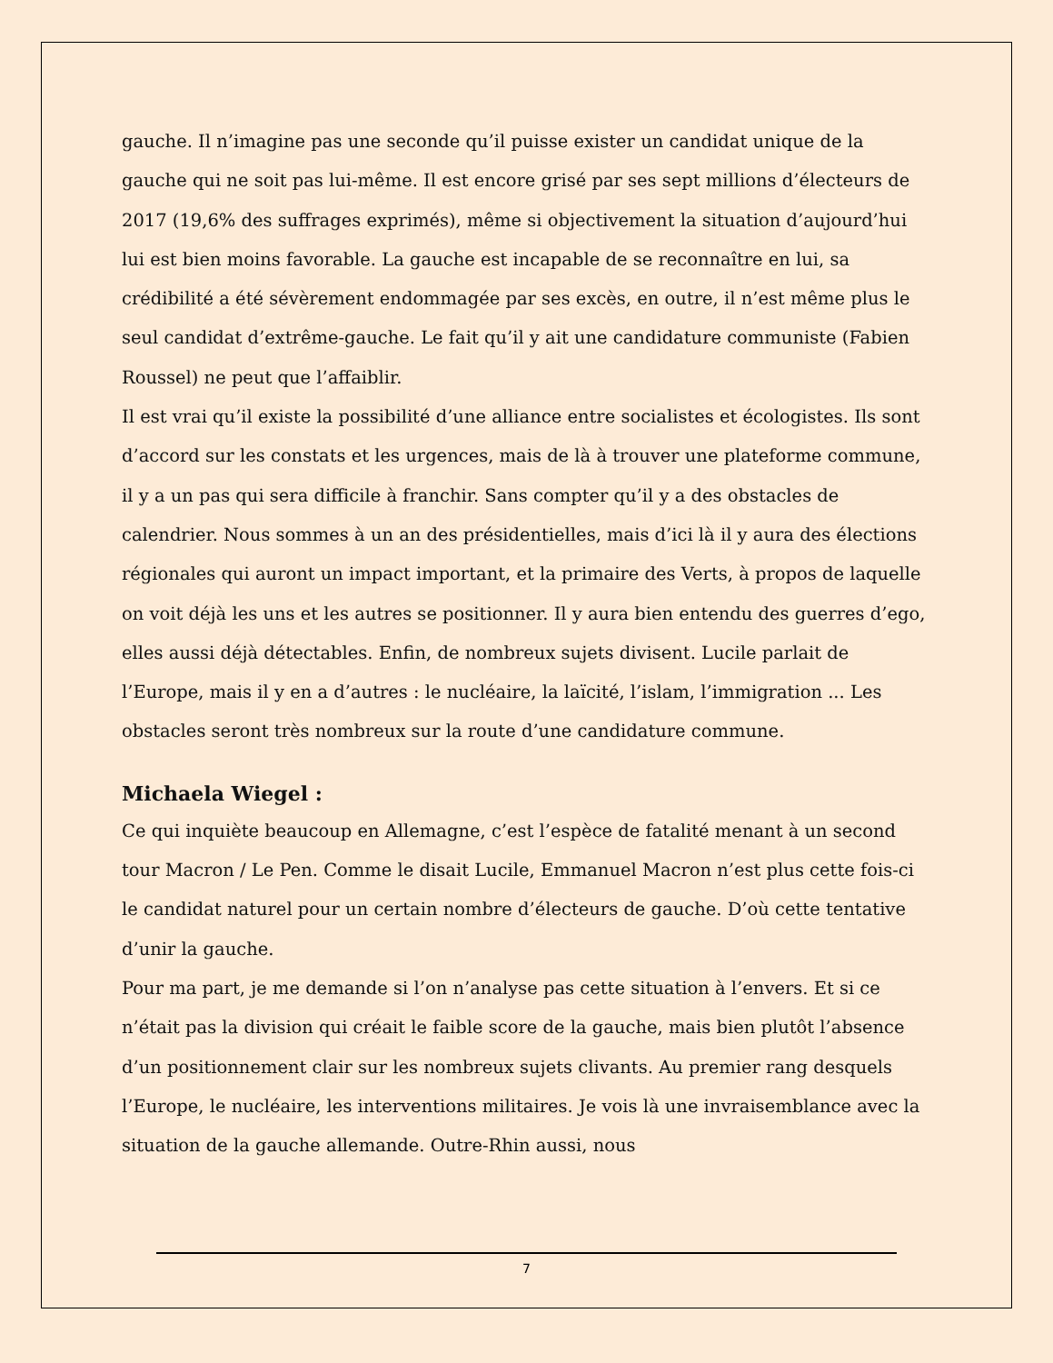gauche. Il n’imagine pas une seconde qu’il puisse exister un candidat unique de la gauche qui ne soit pas lui-même. Il est encore grisé par ses sept millions d’électeurs de 2017 (19,6% des suffrages exprimés), même si objectivement la situation d’aujourd’hui lui est bien moins favorable. La gauche est incapable de se reconnaître en lui, sa crédibilité a été sévèrement endommagée par ses excès, en outre, il n’est même plus le seul candidat d’extrême-gauche. Le fait qu’il y ait une candidature communiste (Fabien Roussel) ne peut que l’affaiblir.
Il est vrai qu’il existe la possibilité d’une alliance entre socialistes et écologistes. Ils sont d’accord sur les constats et les urgences, mais de là à trouver une plateforme commune, il y a un pas qui sera difficile à franchir. Sans compter qu’il y a des obstacles de calendrier. Nous sommes à un an des présidentielles, mais d’ici là il y aura des élections régionales qui auront un impact important, et la primaire des Verts, à propos de laquelle on voit déjà les uns et les autres se positionner. Il y aura bien entendu des guerres d’ego, elles aussi déjà détectables. Enfin, de nombreux sujets divisent. Lucile parlait de l’Europe, mais il y en a d’autres : le nucléaire, la laïcité, l’islam, l’immigration ... Les obstacles seront très nombreux sur la route d’une candidature commune.
Michaela Wiegel :
Ce qui inquiète beaucoup en Allemagne, c’est l’espèce de fatalité menant à un second tour Macron / Le Pen. Comme le disait Lucile, Emmanuel Macron n’est plus cette fois-ci le candidat naturel pour un certain nombre d’électeurs de gauche. D’où cette tentative d’unir la gauche.
Pour ma part, je me demande si l’on n’analyse pas cette situation à l’envers. Et si ce n’était pas la division qui créait le faible score de la gauche, mais bien plutôt l’absence d’un positionnement clair sur les nombreux sujets clivants. Au premier rang desquels l’Europe, le nucléaire, les interventions militaires. Je vois là une invraisemblance avec la situation de la gauche allemande. Outre-Rhin aussi, nous
7